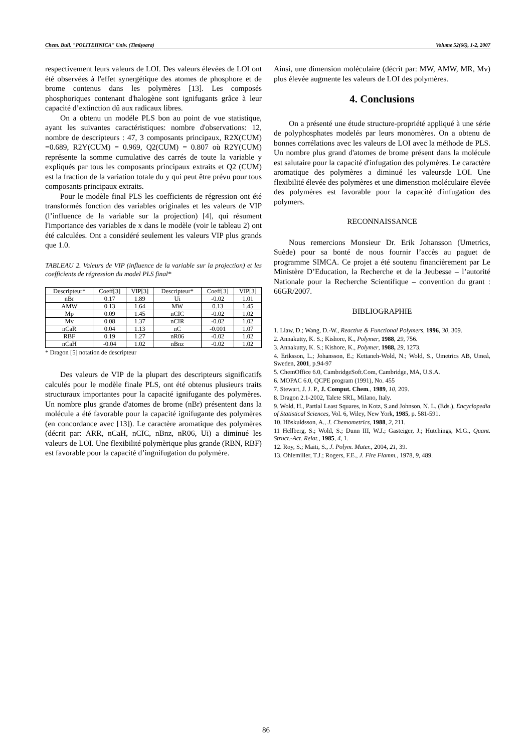Chem. Bull. "POLITEHNICA" Univ. (Timişoara) Volume 52(66), 1-2, 2007
respectivement leurs valeurs de LOI. Des valeurs élevées de LOI ont été observées à l'effet synergétique des atomes de phosphore et de brome contenus dans les polymères [13]. Les composés phosphoriques contenant d'halogène sont ignifugants grâce à leur capacité d’extinction dû aux radicaux libres.
On a obtenu un modéle PLS bon au point de vue statistique, ayant les suivantes caractéristiques: nombre d'observations: 12, nombre de descripteurs : 47, 3 composants principaux, R2X(CUM) =0.689, R2Y(CUM) = 0.969, Q2(CUM) = 0.807 où R2Y(CUM) représente la somme cumulative des carrés de toute la variable y expliqués par tous les composants principaux extraits et Q2 (CUM) est la fraction de la variation totale du y qui peut être prévu pour tous composants principaux extraits.
Pour le modèle final PLS les coefficients de régression ont été transformés fonction des variables originales et les valeurs de VIP (l’influence de la variable sur la projection) [4], qui résument l'importance des variables de x dans le modèle (voir le tableau 2) ont été calculées. Ont a considéré seulement les valeurs VIP plus grands que 1.0.
TABLEAU 2. Valeurs de VIP (influence de la variable sur la projection) et les coefficients de régression du model PLS final*
| Descripteur* | Coeff[3] | VIP[3] | Descripteur* | Coeff[3] | VIP[3] |
| nBr | 0.17 | 1.89 | Ui | -0.02 | 1.01 |
| AMW | 0.13 | 1.64 | MW | 0.13 | 1.45 |
| Mp | 0.09 | 1.45 | nCIC | -0.02 | 1.02 |
| Mv | 0.08 | 1.37 | nCIR | -0.02 | 1.02 |
| nCaR | 0.04 | 1.13 | nC | -0.001 | 1.07 |
| RBF | 0.19 | 1.27 | nR06 | -0.02 | 1.02 |
| nCaH | -0.04 | 1.02 | nBnz | -0.02 | 1.02 |
* Dragon [5] notation de descripteur
Des valeurs de VIP de la plupart des descripteurs significatifs calculés pour le modèle finale PLS, ont été obtenus plusieurs traits structuraux importantes pour la capacité ignifugante des polymères. Un nombre plus grande d'atomes de brome (nBr) présentent dans la molécule a été favorable pour la capacité ignifugante des polymères (en concordance avec [13]). Le caractère aromatique des polymères (décrit par: ARR, nCaH, nCIC, nBnz, nR06, Ui) a diminué les valeurs de LOI. Une flexibilité polymèrique plus grande (RBN, RBF) est favorable pour la capacité d’ingnifugation du polymère.
Ainsi, une dimension moléculaire (décrit par: MW, AMW, MR, Mv) plus élevée augmente les valeurs de LOI des polymères.
4. Conclusions
On a présenté une étude structure-propriété appliqué à une série de polyphosphates modelés par leurs monomères. On a obtenu de bonnes corrélations avec les valeurs de LOI avec la méthode de PLS. Un nombre plus grand d'atomes de brome présent dans la molécule est salutaire pour la capacité d'infugation des polymères. Le caractère aromatique des polymères a diminué les valeursde LOI. Une flexibilité élevée des polymères et une dimenstion moléculaire élevée des polymères est favorable pour la capacité d'infugation des polymers.
RECONNAISSANCE
Nous remercions Monsieur Dr. Erik Johansson (Umetrics, Suède) pour sa bonté de nous fournir l’accès au paguet de programme SIMCA. Ce projet a été soutenu financièrement par Le Ministère D’Education, la Recherche et de la Jeubesse – l’autorité Nationale pour la Recherche Scientifique – convention du grant : 66GR/2007.
BIBLIOGRAPHIE
1. Liaw, D.; Wang, D.-W., Reactive & Functional Polymers, 1996, 30, 309.
2. Annakutty, K. S.; Kishore, K., Polymer, 1988, 29, 756.
3. Annakutty, K. S.; Kishore, K., Polymer, 1988, 29, 1273.
4. Eriksson, L.; Johansson, E.; Kettaneh-Wold, N.; Wold, S., Umetrics AB, Umeå, Sweden, 2001, p.94-97
5. ChemOffice 6.0, CambridgeSoft.Com, Cambridge, MA, U.S.A.
6. MOPAC 6.0, QCPE program (1991), No. 455
7. Stewart, J. J. P., J. Comput. Chem., 1989, 10, 209.
8. Dragon 2.1-2002, Talete SRL, Milano, Italy.
9. Wold, H., Partial Least Squares, in Kotz, S.and Johnson, N. L. (Eds.), Encyclopedia of Statistical Sciences, Vol. 6, Wiley, New York, 1985, p. 581-591.
10. Höskuldsson, A., J. Chemometrics, 1988, 2, 211.
11 Hellberg, S.; Wold, S.; Dunn III, W.J.; Gasteiger, J.; Hutchings, M.G., Quant. Struct.-Act. Relat., 1985, 4, 1.
12. Roy, S.; Maiti, S., J. Polym. Mater., 2004, 21, 39.
13. Ohlemiller, T.J.; Rogers, F.E., J. Fire Flamm., 1978, 9, 489.
86